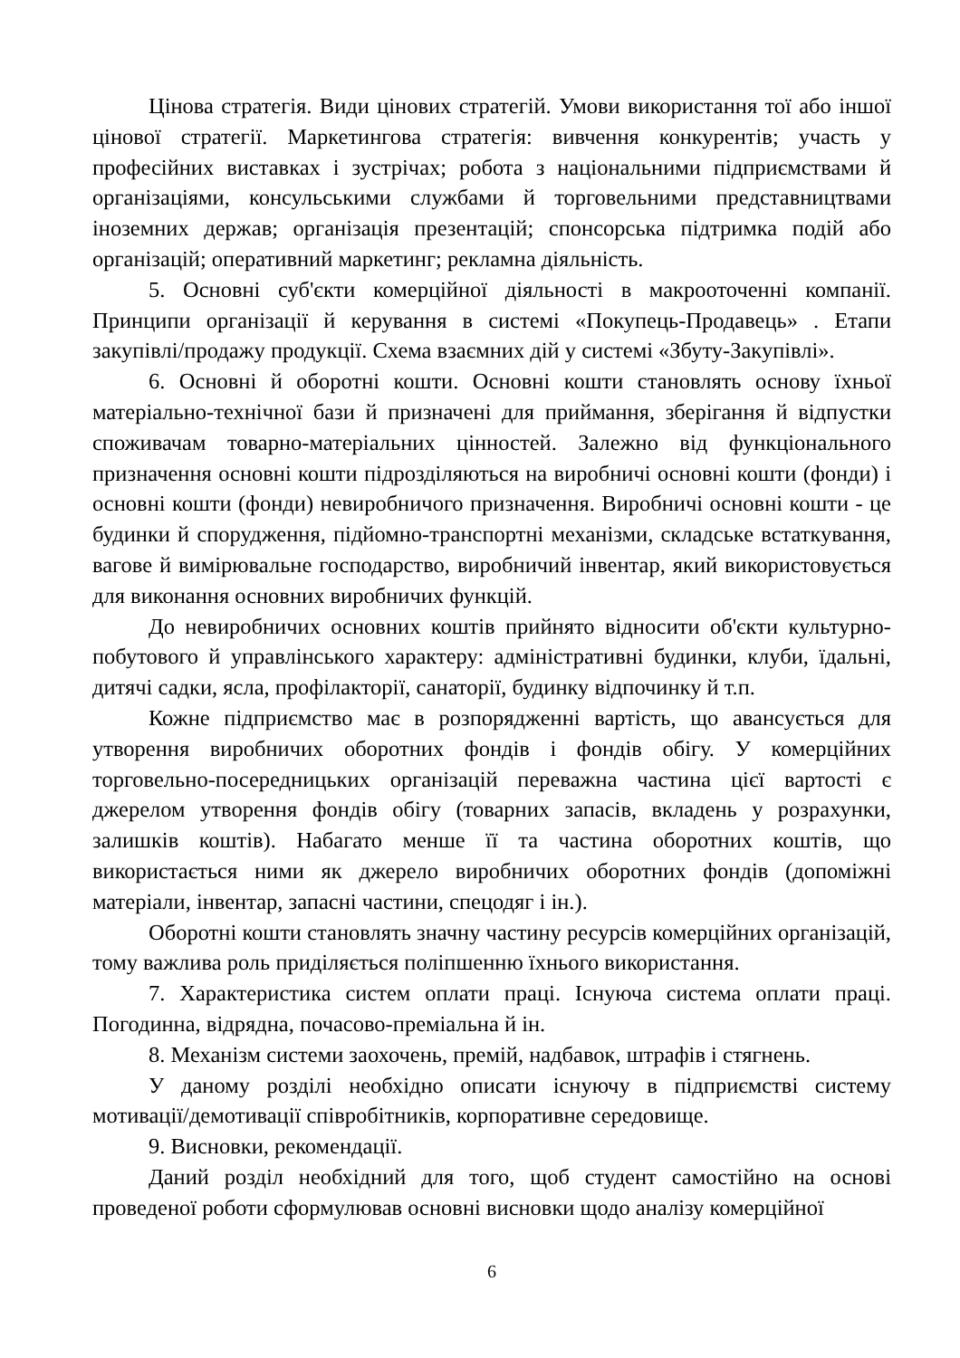Цінова стратегія. Види цінових стратегій. Умови використання тої або іншої цінової стратегії. Маркетингова стратегія: вивчення конкурентів; участь у професійних виставках і зустрічах; робота з національними підприємствами й організаціями, консульськими службами й торговельними представництвами іноземних держав; організація презентацій; спонсорська підтримка подій або організацій; оперативний маркетинг; рекламна діяльність.
5. Основні суб'єкти комерційної діяльності в макрооточенні компанії. Принципи організації й керування в системі «Покупець-Продавець» . Етапи закупівлі/продажу продукції. Схема взаємних дій у системі «Збуту-Закупівлі».
6. Основні й оборотні кошти. Основні кошти становлять основу їхньої матеріально-технічної бази й призначені для приймання, зберігання й відпустки споживачам товарно-матеріальних цінностей. Залежно від функціонального призначення основні кошти підрозділяються на виробничі основні кошти (фонди) і основні кошти (фонди) невиробничого призначення. Виробничі основні кошти - це будинки й спорудження, підйомно-транспортні механізми, складське встаткування, вагове й вимірювальне господарство, виробничий інвентар, який використовується для виконання основних виробничих функцій.
До невиробничих основних коштів прийнято відносити об'єкти культурно-побутового й управлінського характеру: адміністративні будинки, клуби, їдальні, дитячі садки, ясла, профілакторії, санаторії, будинку відпочинку й т.п.
Кожне підприємство має в розпорядженні вартість, що авансується для утворення виробничих оборотних фондів і фондів обігу. У комерційних торговельно-посередницьких організацій переважна частина цієї вартості є джерелом утворення фондів обігу (товарних запасів, вкладень у розрахунки, залишків коштів). Набагато менше її та частина оборотних коштів, що використається ними як джерело виробничих оборотних фондів (допоміжні матеріали, інвентар, запасні частини, спецодяг і ін.).
Оборотні кошти становлять значну частину ресурсів комерційних організацій, тому важлива роль приділяється поліпшенню їхнього використання.
7. Характеристика систем оплати праці. Існуюча система оплати праці. Погодинна, відрядна, почасово-преміальна й ін.
8. Механізм системи заохочень, премій, надбавок, штрафів і стягнень.
У даному розділі необхідно описати існуючу в підприємстві систему мотивації/демотивації співробітників, корпоративне середовище.
9. Висновки, рекомендації.
Даний розділ необхідний для того, щоб студент самостійно на основі проведеної роботи сформулював основні висновки щодо аналізу комерційної
6